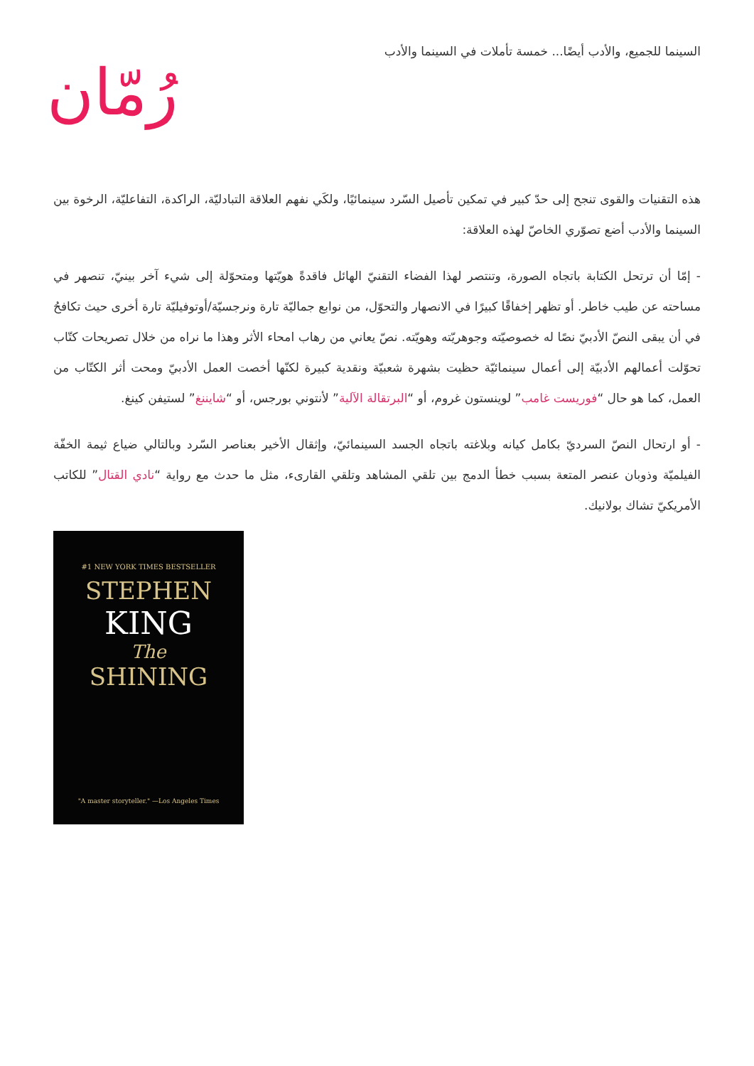السينما للجميع، والأدب أيضًا... خمسة تأملات في السينما والأدب
رُمّان
هذه التقنيات والقوى تنجح إلى حدّ كبير في تمكين تأصيل السّرد سينمائيًا، ولكَي نفهم العلاقة التبادليّة، الراكدة، التفاعليّة، الرخوة بين السينما والأدب أضع تصوّري الخاصّ لهذه العلاقة:
- إمّا أن ترتحل الكتابة باتجاه الصورة، وتنتصر لهذا الفضاء التقنيّ الهائل فاقدةً هويّتها ومتحوّلة إلى شيء آخر بينيّ، تنصهر في مساحته عن طيب خاطر. أو تظهر إخفاقًا كبيرًا في الانصهار والتحوّل، من نوابع جماليّة تارة ونرجسيّة/أوتوفيليّة تارة أخرى حيث تكافحُ في أن يبقى النصّ الأدبيّ نصًا له خصوصيّته وجوهريّته وهويّته. نصّ يعاني من رهاب امحاء الأثر وهذا ما نراه من خلال تصريحات كتّاب تحوّلت أعمالهم الأدبيّة إلى أعمال سينمائيّة حظيت بشهرة شعبيّة ونقدية كبيرة لكنّها أخصت العمل الأدبيّ ومحت أثر الكتّاب من العمل، كما هو حال “فوريست غامب” لوينستون غروم، أو “البرتقالة الآلية” لأنتوني بورجس، أو “شايننغ” لستيفن كينغ.
- أو ارتحال النصّ السرديّ بكامل كيانه وبلاغته باتجاه الجسد السينمائيّ، وإثقال الأخير بعناصر السّرد وبالتالي ضياع ثيمة الخفّة الفيلميّة وذوبان عنصر المتعة بسبب خطأ الدمج بين تلقي المشاهد وتلقي القارىء، مثل ما حدث مع رواية “نادي القتال” للكاتب الأمريكيّ تشاك بولانيك.
#1 NEW YORK TIMES BESTSELLER
STEPHEN
KING
The
SHINING
"A master storyteller." —Los Angeles Times